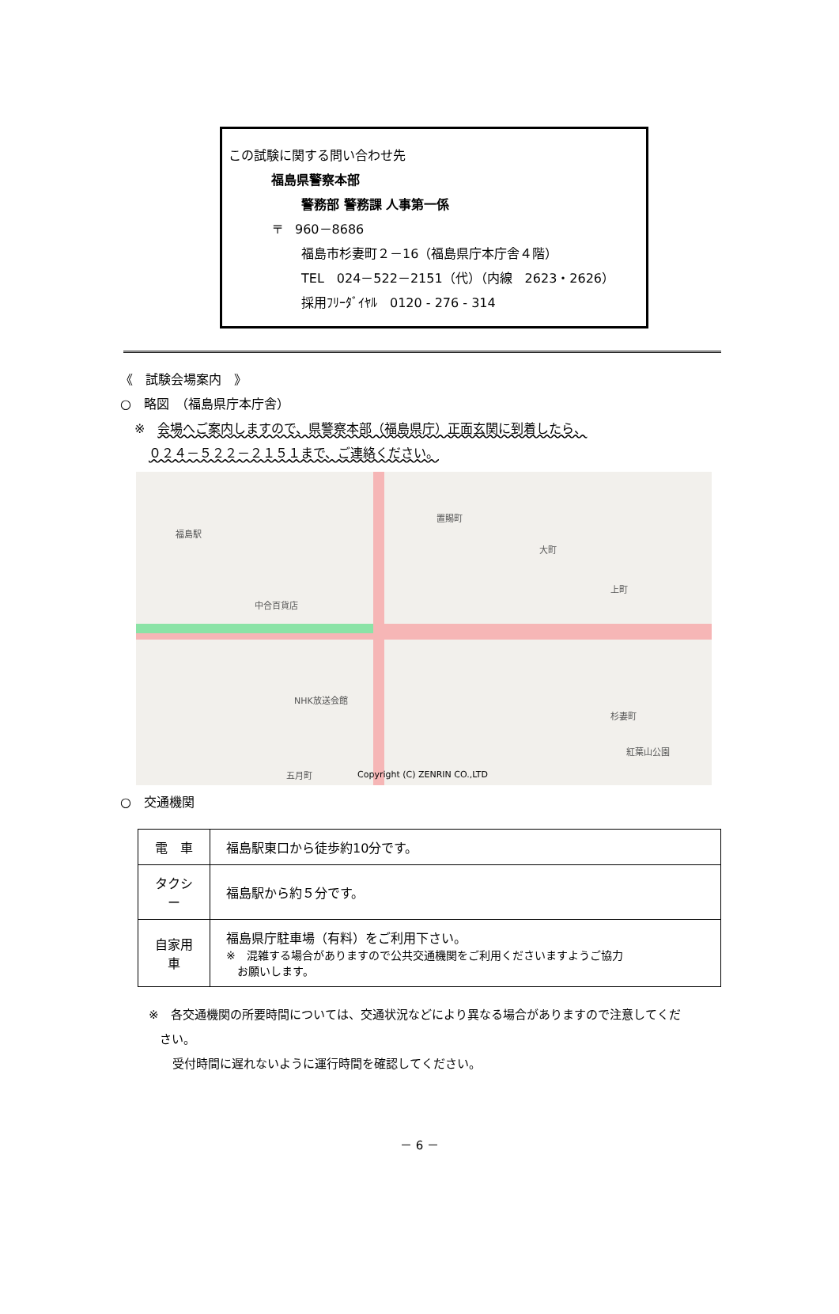この試験に関する問い合わせ先
福島県警察本部
警務部 警務課 人事第一係
〒　960－8686
福島市杉妻町２－16（福島県庁本庁舎４階）
TEL　024－522－2151（代）（内線　2623・2626）
採用ﾌﾘｰﾀﾞｲﾔﾙ　0120 - 276 - 314
《　試験会場案内　》
○　略図　（福島県庁本庁舎）
※　会場へご案内しますので、県警察本部（福島県庁）正面玄関に到着したら、
０２４－５２２－２１５１まで、ご連絡ください。
福島駅
置賜町
大町
中合百貨店
上町
杉妻町
NHK放送会館
紅葉山公園
五月町 Copyright (C) ZENRIN CO.,LTD
○　交通機関
| 電 車 | 福島駅東口から徒歩約10分です。 |
| タクシー | 福島駅から約５分です。 |
| 自家用車 | 福島県庁駐車場（有料）をご利用下さい。 ※ 混雑する場合がありますので公共交通機関をご利用くださいますようご協力 お願いします。 |
※　各交通機関の所要時間については、交通状況などにより異なる場合がありますので注意してくだ
さい。
受付時間に遅れないように運行時間を確認してください。
－ 6 －